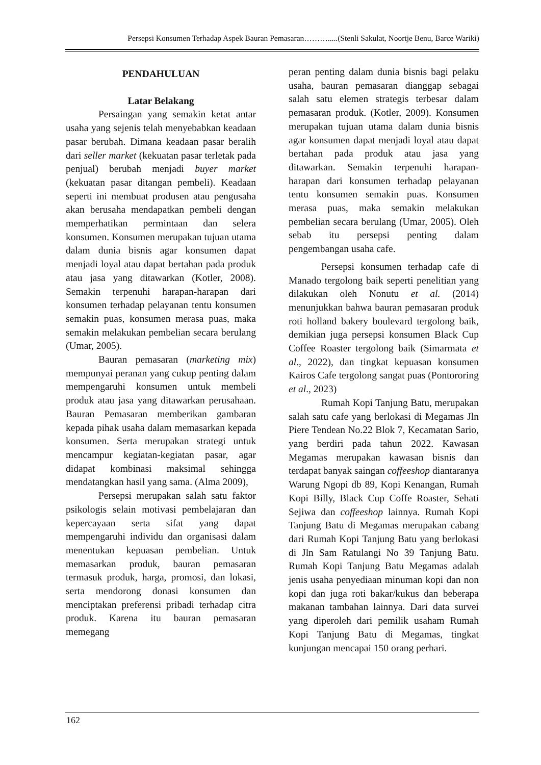Persepsi Konsumen Terhadap Aspek Bauran Pemasaran……….....(Stenli Sakulat, Noortje Benu, Barce Wariki)
PENDAHULUAN
Latar Belakang
Persaingan yang semakin ketat antar usaha yang sejenis telah menyebabkan keadaan pasar berubah. Dimana keadaan pasar beralih dari seller market (kekuatan pasar terletak pada penjual) berubah menjadi buyer market (kekuatan pasar ditangan pembeli). Keadaan seperti ini membuat produsen atau pengusaha akan berusaha mendapatkan pembeli dengan memperhatikan permintaan dan selera konsumen. Konsumen merupakan tujuan utama dalam dunia bisnis agar konsumen dapat menjadi loyal atau dapat bertahan pada produk atau jasa yang ditawarkan (Kotler, 2008). Semakin terpenuhi harapan-harapan dari konsumen terhadap pelayanan tentu konsumen semakin puas, konsumen merasa puas, maka semakin melakukan pembelian secara berulang (Umar, 2005).
Bauran pemasaran (marketing mix) mempunyai peranan yang cukup penting dalam mempengaruhi konsumen untuk membeli produk atau jasa yang ditawarkan perusahaan. Bauran Pemasaran memberikan gambaran kepada pihak usaha dalam memasarkan kepada konsumen. Serta merupakan strategi untuk mencampur kegiatan-kegiatan pasar, agar didapat kombinasi maksimal sehingga mendatangkan hasil yang sama. (Alma 2009),
Persepsi merupakan salah satu faktor psikologis selain motivasi pembelajaran dan kepercayaan serta sifat yang dapat mempengaruhi individu dan organisasi dalam menentukan kepuasan pembelian. Untuk memasarkan produk, bauran pemasaran termasuk produk, harga, promosi, dan lokasi, serta mendorong donasi konsumen dan menciptakan preferensi pribadi terhadap citra produk. Karena itu bauran pemasaran memegang
peran penting dalam dunia bisnis bagi pelaku usaha, bauran pemasaran dianggap sebagai salah satu elemen strategis terbesar dalam pemasaran produk. (Kotler, 2009). Konsumen merupakan tujuan utama dalam dunia bisnis agar konsumen dapat menjadi loyal atau dapat bertahan pada produk atau jasa yang ditawarkan. Semakin terpenuhi harapan-harapan dari konsumen terhadap pelayanan tentu konsumen semakin puas. Konsumen merasa puas, maka semakin melakukan pembelian secara berulang (Umar, 2005). Oleh sebab itu persepsi penting dalam pengembangan usaha cafe.
Persepsi konsumen terhadap cafe di Manado tergolong baik seperti penelitian yang dilakukan oleh Nonutu et al. (2014) menunjukkan bahwa bauran pemasaran produk roti holland bakery boulevard tergolong baik, demikian juga persepsi konsumen Black Cup Coffee Roaster tergolong baik (Simarmata et al., 2022), dan tingkat kepuasan konsumen Kairos Cafe tergolong sangat puas (Pontororing et al., 2023)
Rumah Kopi Tanjung Batu, merupakan salah satu cafe yang berlokasi di Megamas Jln Piere Tendean No.22 Blok 7, Kecamatan Sario, yang berdiri pada tahun 2022. Kawasan Megamas merupakan kawasan bisnis dan terdapat banyak saingan coffeeshop diantaranya Warung Ngopi db 89, Kopi Kenangan, Rumah Kopi Billy, Black Cup Coffe Roaster, Sehati Sejiwa dan coffeeshop lainnya. Rumah Kopi Tanjung Batu di Megamas merupakan cabang dari Rumah Kopi Tanjung Batu yang berlokasi di Jln Sam Ratulangi No 39 Tanjung Batu. Rumah Kopi Tanjung Batu Megamas adalah jenis usaha penyediaan minuman kopi dan non kopi dan juga roti bakar/kukus dan beberapa makanan tambahan lainnya. Dari data survei yang diperoleh dari pemilik usaham Rumah Kopi Tanjung Batu di Megamas, tingkat kunjungan mencapai 150 orang perhari.
162